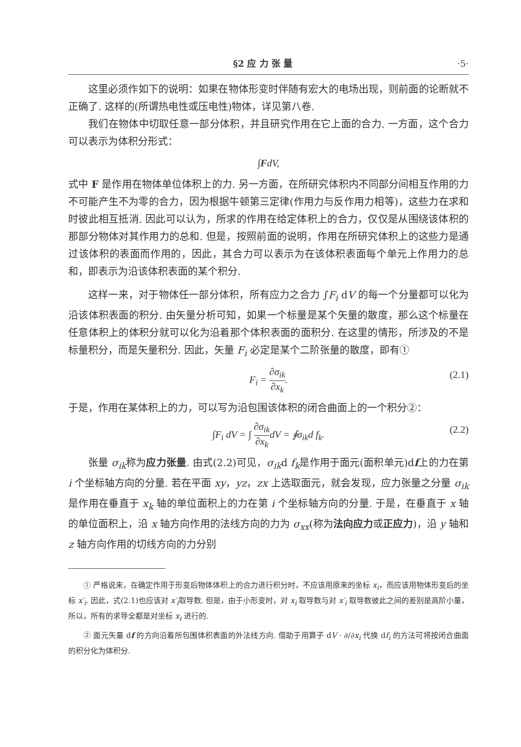§2 应 力 张 量 ·5·
这里必须作如下的说明：如果在物体形变时伴随有宏大的电场出现，则前面的论断就不正确了. 这样的(所谓热电性或压电性)物体，详见第八卷.
我们在物体中切取任意一部分体积，并且研究作用在它上面的合力. 一方面，这个合力可以表示为体积分形式：
∫ F dV,
式中 F 是作用在物体单位体积上的力. 另一方面，在所研究体积内不同部分间相互作用的力不可能产生不为零的合力，因为根据牛顿第三定律(作用力与反作用力相等)，这些力在求和时彼此相互抵消. 因此可以认为，所求的作用在给定体积上的合力，仅仅是从围绕该体积的那部分物体对其作用力的总和. 但是，按照前面的说明，作用在所研究体积上的这些力是通过该体积的表面而作用的，因此，其合力可以表示为在该体积表面每个单元上作用力的总和，即表示为沿该体积表面的某个积分.
这样一来，对于物体任一部分体积，所有应力之合力 ∫F<sub>i</sub> dV 的每一个分量都可以化为沿该体积表面的积分. 由矢量分析可知，如果一个标量是某个矢量的散度，那么这个标量在任意体积上的体积分就可以化为沿着那个体积表面的面积分. 在这里的情形，所涉及的不是标量积分，而是矢量积分. 因此，矢量 F<sub>i</sub> 必定是某个二阶张量的散度，即有①
F<sub>i</sub> = ∂σ<sub>ik</sub> ∂x<sub>k</sub>. (2.1)
于是，作用在某体积上的力，可以写为沿包围该体积的闭合曲面上的一个积分②：
∫F<sub>i</sub> dV = ∫ ∂σ<sub>ik</sub> ∂x<sub>k</sub>dV = ∮σ<sub>ik</sub>d f<sub>k</sub>. (2.2)
张量 σ<sub>ik</sub>称为应力张量. 由式(2.2)可见，σ<sub>ik</sub>d f<sub>k</sub>是作用于面元(面积单元)df上的力在第 i 个坐标轴方向的分量. 若在平面 xy，yz，zx 上选取面元，就会发现，应力张量之分量 σ<sub>ik</sub>是作用在垂直于 x<sub>k</sub> 轴的单位面积上的力在第 i 个坐标轴方向的分量. 于是，在垂直于 x 轴的单位面积上，沿 x 轴方向作用的法线方向的力为 σ<sub>xx</sub>(称为法向应力或正应力)，沿 y 轴和 z 轴方向作用的切线方向的力分别
① 严格说来，在确定作用于形变后物体体积上的合力进行积分时，不应该用原来的坐标 x<sub>i</sub>，而应该用物体形变后的坐标 x′<sub>i</sub>. 因此，式(2.1)也应该对 x′<sub>i</sub>取导数. 但是，由于小形变时，对 x<sub>i</sub> 取导数与对 x′<sub>i</sub> 取导数彼此之间的差别是高阶小量，所以，所有的求导全都是对坐标 x<sub>i</sub> 进行的.
② 面元矢量 df 的方向沿着所包围体积表面的外法线方向. 借助于用算子 dV · ∂/∂x<sub>i</sub> 代换 df<sub>i</sub> 的方法可将按闭合曲面的积分化为体积分.